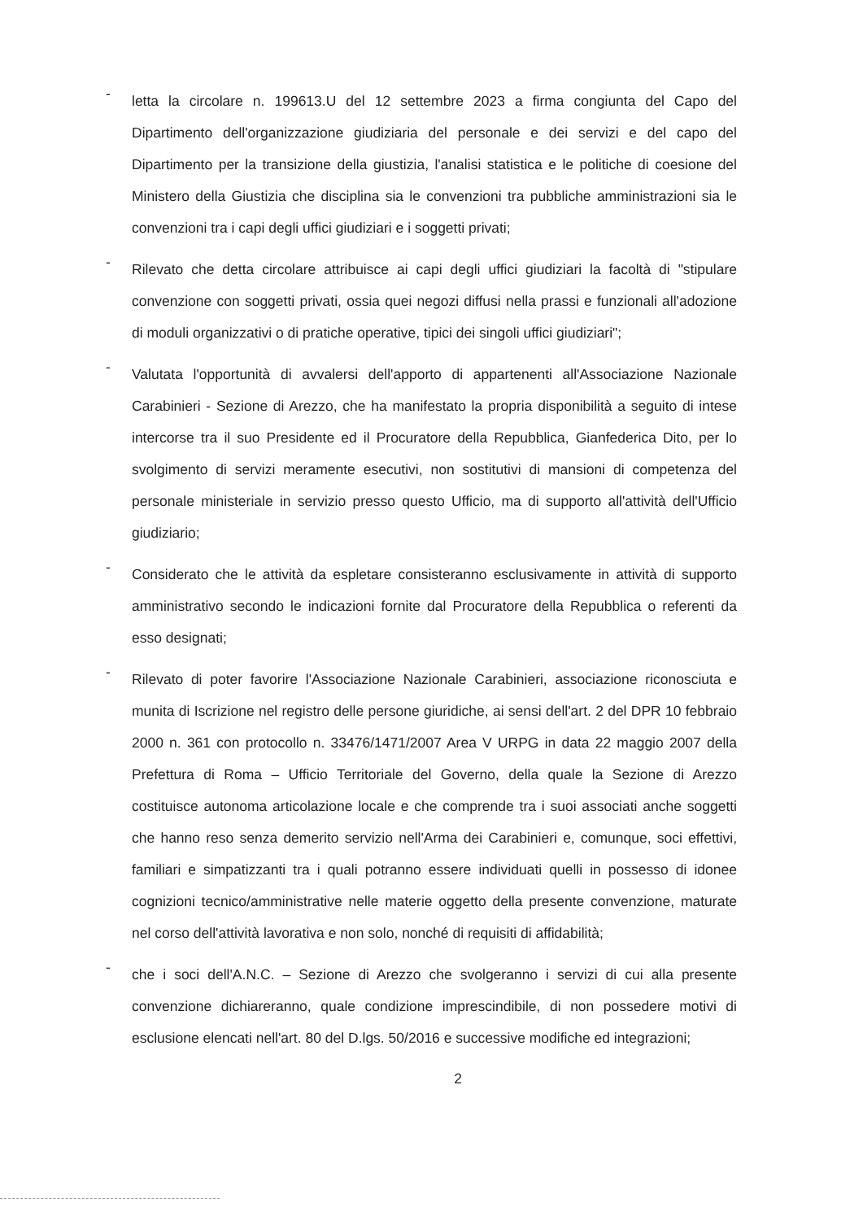-
letta la circolare n. 199613.U del 12 settembre 2023 a firma congiunta del Capo del Dipartimento dell'organizzazione giudiziaria del personale e dei servizi e del capo del Dipartimento per la transizione della giustizia, l'analisi statistica e le politiche di coesione del Ministero della Giustizia che disciplina sia le convenzioni tra pubbliche amministrazioni sia le convenzioni tra i capi degli uffici giudiziari e i soggetti privati;
-
Rilevato che detta circolare attribuisce ai capi degli uffici giudiziari la facoltà di "stipulare convenzione con soggetti privati, ossia quei negozi diffusi nella prassi e funzionali all'adozione di moduli organizzativi o di pratiche operative, tipici dei singoli uffici giudiziari";
-
Valutata l'opportunità di avvalersi dell'apporto di appartenenti all'Associazione Nazionale Carabinieri - Sezione di Arezzo, che ha manifestato la propria disponibilità a seguito di intese intercorse tra il suo Presidente ed il Procuratore della Repubblica, Gianfederica Dito, per lo svolgimento di servizi meramente esecutivi, non sostitutivi di mansioni di competenza del personale ministeriale in servizio presso questo Ufficio, ma di supporto all'attività dell'Ufficio giudiziario;
-
Considerato che le attività da espletare consisteranno esclusivamente in attività di supporto amministrativo secondo le indicazioni fornite dal Procuratore della Repubblica o referenti da esso designati;
-
Rilevato di poter favorire l'Associazione Nazionale Carabinieri, associazione riconosciuta e munita di Iscrizione nel registro delle persone giuridiche, ai sensi dell'art. 2 del DPR 10 febbraio 2000 n. 361 con protocollo n. 33476/1471/2007 Area V URPG in data 22 maggio 2007 della Prefettura di Roma – Ufficio Territoriale del Governo, della quale la Sezione di Arezzo costituisce autonoma articolazione locale e che comprende tra i suoi associati anche soggetti che hanno reso senza demerito servizio nell'Arma dei Carabinieri e, comunque, soci effettivi, familiari e simpatizzanti tra i quali potranno essere individuati quelli in possesso di idonee cognizioni tecnico/amministrative nelle materie oggetto della presente convenzione, maturate nel corso dell'attività lavorativa e non solo, nonché di requisiti di affidabilità;
-
che i soci dell'A.N.C. – Sezione di Arezzo che svolgeranno i servizi di cui alla presente convenzione dichiareranno, quale condizione imprescindibile, di non possedere motivi di esclusione elencati nell'art. 80 del D.lgs. 50/2016 e successive modifiche ed integrazioni;
2